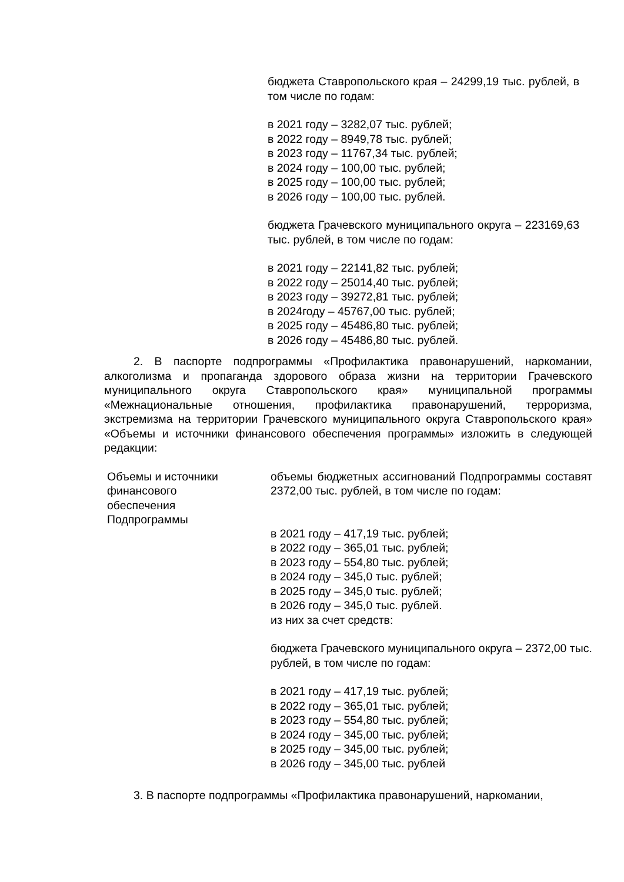бюджета Ставропольского края – 24299,19 тыс. рублей, в том числе по годам:
в 2021 году – 3282,07 тыс. рублей;
в 2022 году – 8949,78 тыс. рублей;
в 2023 году – 11767,34 тыс. рублей;
в 2024 году – 100,00 тыс. рублей;
в 2025 году – 100,00 тыс. рублей;
в 2026 году – 100,00 тыс. рублей.
бюджета Грачевского муниципального округа – 223169,63 тыс. рублей, в том числе по годам:
в 2021 году – 22141,82 тыс. рублей;
в 2022 году – 25014,40 тыс. рублей;
в 2023 году – 39272,81 тыс. рублей;
в 2024году – 45767,00 тыс. рублей;
в 2025 году – 45486,80 тыс. рублей;
в 2026 году – 45486,80 тыс. рублей.
2. В паспорте подпрограммы «Профилактика правонарушений, наркомании, алкоголизма и пропаганда здорового образа жизни на территории Грачевского муниципального округа Ставропольского края» муниципальной программы «Межнациональные отношения, профилактика правонарушений, терроризма, экстремизма на территории Грачевского муниципального округа Ставропольского края» «Объемы и источники финансового обеспечения программы» изложить в следующей редакции:
Объемы и источники
финансового
обеспечения
Подпрограммы
объемы бюджетных ассигнований Подпрограммы составят 2372,00 тыс. рублей, в том числе по годам:
в 2021 году – 417,19 тыс. рублей;
в 2022 году – 365,01 тыс. рублей;
в 2023 году – 554,80 тыс. рублей;
в 2024 году – 345,0 тыс. рублей;
в 2025 году – 345,0 тыс. рублей;
в 2026 году – 345,0 тыс. рублей.
из них за счет средств:
бюджета Грачевского муниципального округа – 2372,00 тыс. рублей, в том числе по годам:
в 2021 году – 417,19 тыс. рублей;
в 2022 году – 365,01 тыс. рублей;
в 2023 году – 554,80 тыс. рублей;
в 2024 году – 345,00 тыс. рублей;
в 2025 году – 345,00 тыс. рублей;
в 2026 году – 345,00 тыс. рублей
3. В паспорте подпрограммы «Профилактика правонарушений, наркомании,